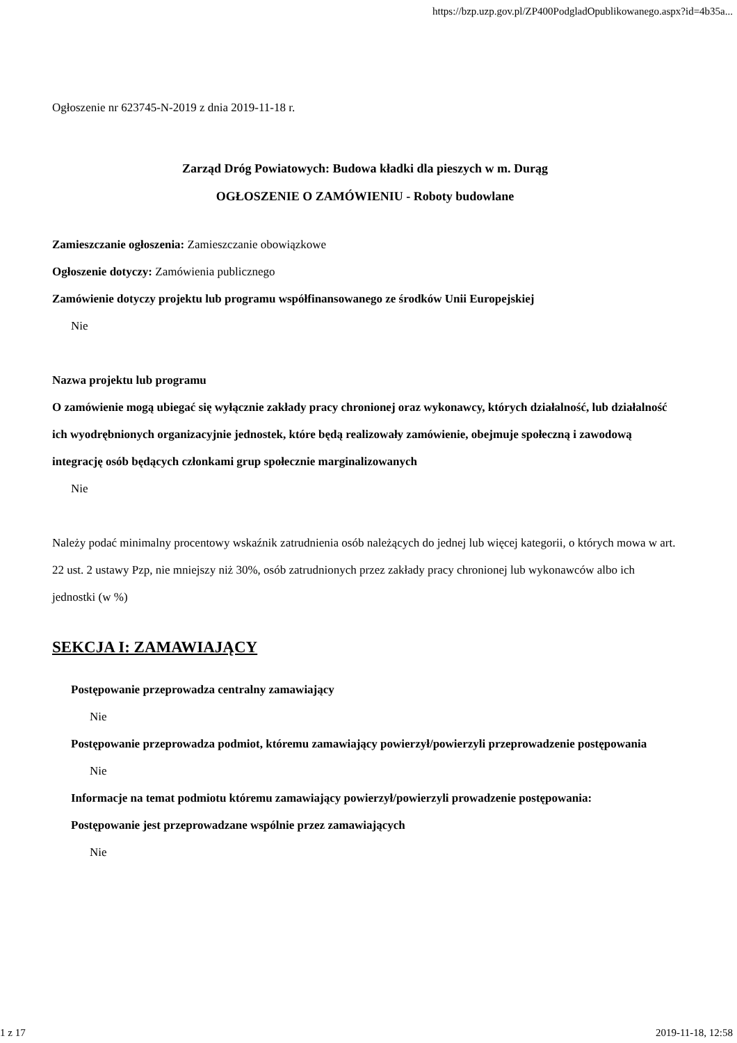https://bzp.uzp.gov.pl/ZP400PodgladOpublikowanego.aspx?id=4b35a...
Ogłoszenie nr 623745-N-2019 z dnia 2019-11-18 r.
Zarząd Dróg Powiatowych: Budowa kładki dla pieszych w m. Durąg
OGŁOSZENIE O ZAMÓWIENIU - Roboty budowlane
Zamieszczanie ogłoszenia: Zamieszczanie obowiązkowe
Ogłoszenie dotyczy: Zamówienia publicznego
Zamówienie dotyczy projektu lub programu współfinansowanego ze środków Unii Europejskiej
Nie
Nazwa projektu lub programu
O zamówienie mogą ubiegać się wyłącznie zakłady pracy chronionej oraz wykonawcy, których działalność, lub działalność ich wyodrębnionych organizacyjnie jednostek, które będą realizowały zamówienie, obejmuje społeczną i zawodową integrację osób będących członkami grup społecznie marginalizowanych
Nie
Należy podać minimalny procentowy wskaźnik zatrudnienia osób należących do jednej lub więcej kategorii, o których mowa w art. 22 ust. 2 ustawy Pzp, nie mniejszy niż 30%, osób zatrudnionych przez zakłady pracy chronionej lub wykonawców albo ich jednostki (w %)
SEKCJA I: ZAMAWIAJĄCY
Postępowanie przeprowadza centralny zamawiający
Nie
Postępowanie przeprowadza podmiot, któremu zamawiający powierzył/powierzyli przeprowadzenie postępowania
Nie
Informacje na temat podmiotu któremu zamawiający powierzył/powierzyli prowadzenie postępowania:
Postępowanie jest przeprowadzane wspólnie przez zamawiających
Nie
1 z 17 2019-11-18, 12:58